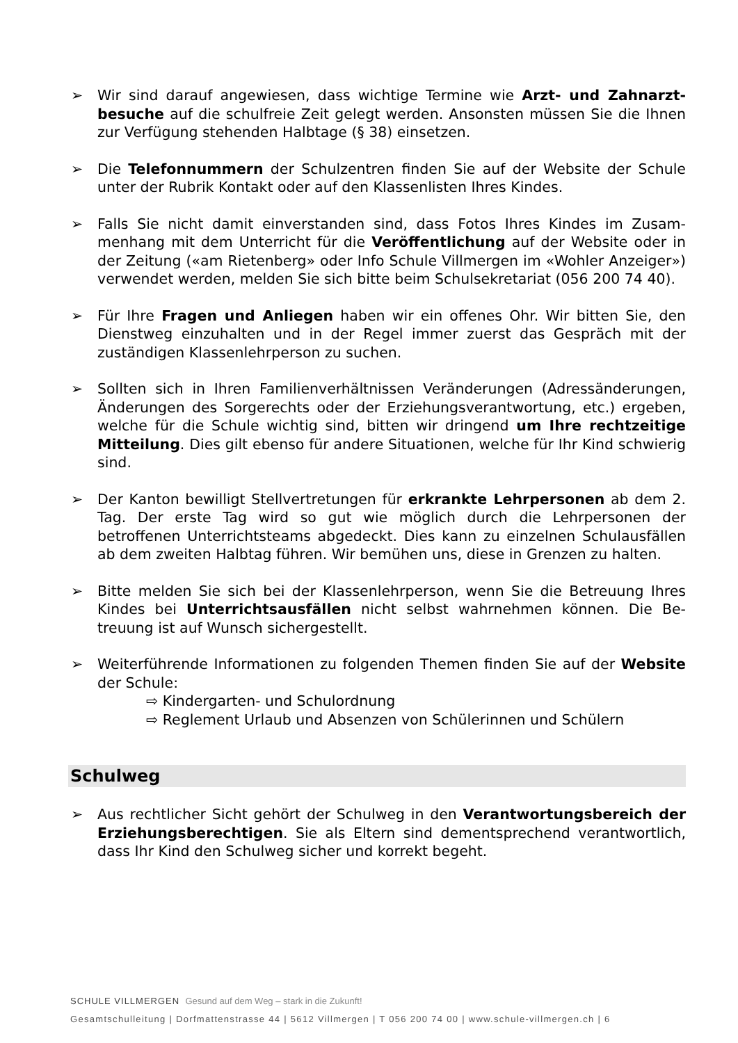➢ Wir sind darauf angewiesen, dass wichtige Termine wie Arzt- und Zahnarzt­besuche auf die schulfreie Zeit gelegt werden. Ansonsten müssen Sie die Ihnen zur Verfügung stehenden Halbtage (§ 38) einsetzen.
➢ Die Telefonnummern der Schulzentren finden Sie auf der Website der Schule unter der Rubrik Kontakt oder auf den Klassenlisten Ihres Kindes.
➢ Falls Sie nicht damit einverstanden sind, dass Fotos Ihres Kindes im Zusam­menhang mit dem Unterricht für die Veröffentlichung auf der Website oder in der Zeitung («am Rietenberg» oder Info Schule Villmergen im «Wohler An­zeiger») verwendet werden, melden Sie sich bitte beim Schulsekretariat (056 200 74 40).
➢ Für Ihre Fragen und Anliegen haben wir ein offenes Ohr. Wir bitten Sie, den Dienstweg einzuhalten und in der Regel immer zuerst das Gespräch mit der zuständigen Klassenlehrperson zu suchen.
➢ Sollten sich in Ihren Familienverhältnissen Veränderungen (Adressänderun­gen, Änderungen des Sorgerechts oder der Erziehungsverantwortung, etc.) ergeben, welche für die Schule wichtig sind, bitten wir dringend um Ihre rechtzeitige Mitteilung. Dies gilt ebenso für andere Situationen, welche für Ihr Kind schwierig sind.
➢ Der Kanton bewilligt Stellvertretungen für erkrankte Lehrpersonen ab dem 2. Tag. Der erste Tag wird so gut wie möglich durch die Lehrpersonen der betroffenen Unterrichtsteams abgedeckt. Dies kann zu einzelnen Schulausfäl­len ab dem zweiten Halbtag führen. Wir bemühen uns, diese in Grenzen zu halten.
➢ Bitte melden Sie sich bei der Klassenlehrperson, wenn Sie die Betreuung Ihres Kindes bei Unterrichtsausfällen nicht selbst wahrnehmen können. Die Be­treuung ist auf Wunsch sichergestellt.
➢ Weiterführende Informationen zu folgenden Themen finden Sie auf der Web­site der Schule:
⇨ Kindergarten- und Schulordnung
⇨ Reglement Urlaub und Absenzen von Schülerinnen und Schülern
Schulweg
➢ Aus rechtlicher Sicht gehört der Schulweg in den Verantwortungsbereich der Erziehungsberechtigen. Sie als Eltern sind dementsprechend verant­wortlich, dass Ihr Kind den Schulweg sicher und korrekt begeht.
SCHULE VILLMERGEN Gesund auf dem Weg – stark in die Zukunft!
Gesamtschulleitung | Dorfmattenstrasse 44 | 5612 Villmergen | T 056 200 74 00 | www.schule-villmergen.ch | 6